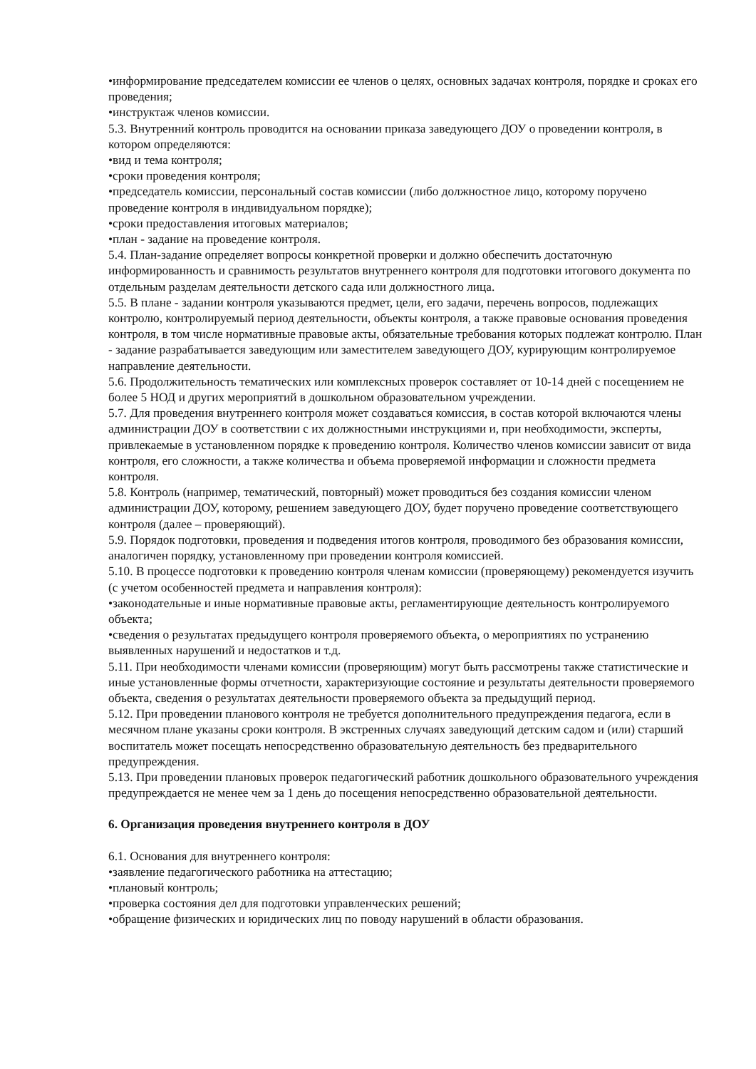•информирование председателем комиссии ее членов о целях, основных задачах контроля, порядке и сроках его проведения;
•инструктаж членов комиссии.
5.3. Внутренний контроль проводится на основании приказа заведующего ДОУ о проведении контроля, в котором определяются:
•вид и тема контроля;
•сроки проведения контроля;
•председатель комиссии, персональный состав комиссии (либо должностное лицо, которому поручено проведение контроля в индивидуальном порядке);
•сроки предоставления итоговых материалов;
•план - задание на проведение контроля.
5.4. План-задание определяет вопросы конкретной проверки и должно обеспечить достаточную информированность и сравнимость результатов внутреннего контроля для подготовки итогового документа по отдельным разделам деятельности детского сада или должностного лица.
5.5. В плане - задании контроля указываются предмет, цели, его задачи, перечень вопросов, подлежащих контролю, контролируемый период деятельности, объекты контроля, а также правовые основания проведения контроля, в том числе нормативные правовые акты, обязательные требования которых подлежат контролю. План - задание разрабатывается заведующим или заместителем заведующего ДОУ, курирующим контролируемое направление деятельности.
5.6. Продолжительность тематических или комплексных проверок составляет от 10-14 дней с посещением не более 5 НОД и других мероприятий в дошкольном образовательном учреждении.
5.7. Для проведения внутреннего контроля может создаваться комиссия, в состав которой включаются члены администрации ДОУ в соответствии с их должностными инструкциями и, при необходимости, эксперты, привлекаемые в установленном порядке к проведению контроля. Количество членов комиссии зависит от вида контроля, его сложности, а также количества и объема проверяемой информации и сложности предмета контроля.
5.8. Контроль (например, тематический, повторный) может проводиться без создания комиссии членом администрации ДОУ, которому, решением заведующего ДОУ, будет поручено проведение соответствующего контроля (далее – проверяющий).
5.9. Порядок подготовки, проведения и подведения итогов контроля, проводимого без образования комиссии, аналогичен порядку, установленному при проведении контроля комиссией.
5.10. В процессе подготовки к проведению контроля членам комиссии (проверяющему) рекомендуется изучить (с учетом особенностей предмета и направления контроля):
•законодательные и иные нормативные правовые акты, регламентирующие деятельность контролируемого объекта;
•сведения о результатах предыдущего контроля проверяемого объекта, о мероприятиях по устранению выявленных нарушений и недостатков и т.д.
5.11. При необходимости членами комиссии (проверяющим) могут быть рассмотрены также статистические и иные установленные формы отчетности, характеризующие состояние и результаты деятельности проверяемого объекта, сведения о результатах деятельности проверяемого объекта за предыдущий период.
5.12. При проведении планового контроля не требуется дополнительного предупреждения педагога, если в месячном плане указаны сроки контроля. В экстренных случаях заведующий детским садом и (или) старший воспитатель может посещать непосредственно образовательную деятельность без предварительного предупреждения.
5.13. При проведении плановых проверок педагогический работник дошкольного образовательного учреждения предупреждается не менее чем за 1 день до посещения непосредственно образовательной деятельности.
6. Организация проведения внутреннего контроля в ДОУ
6.1. Основания для внутреннего контроля:
•заявление педагогического работника на аттестацию;
•плановый контроль;
•проверка состояния дел для подготовки управленческих решений;
•обращение физических и юридических лиц по поводу нарушений в области образования.